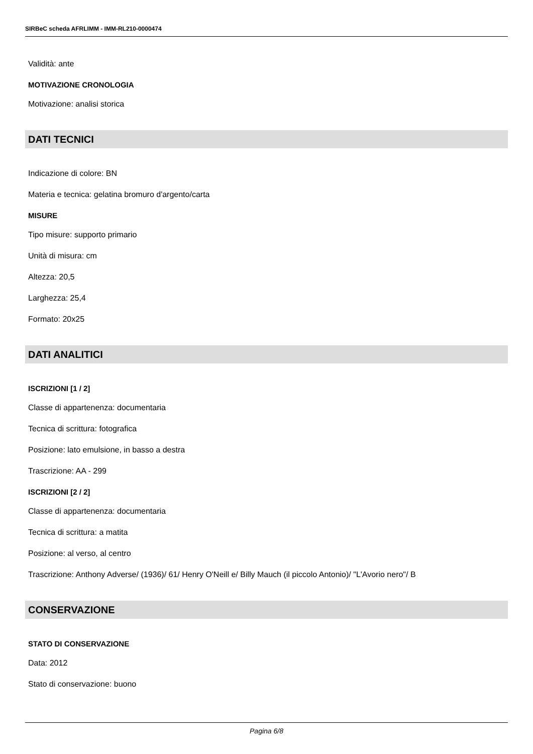SIRBeC scheda AFRLIMM - IMM-RL210-0000474
Validità: ante
MOTIVAZIONE CRONOLOGIA
Motivazione: analisi storica
DATI TECNICI
Indicazione di colore: BN
Materia e tecnica: gelatina bromuro d'argento/carta
MISURE
Tipo misure: supporto primario
Unità di misura: cm
Altezza: 20,5
Larghezza: 25,4
Formato: 20x25
DATI ANALITICI
ISCRIZIONI [1 / 2]
Classe di appartenenza: documentaria
Tecnica di scrittura: fotografica
Posizione: lato emulsione, in basso a destra
Trascrizione: AA - 299
ISCRIZIONI [2 / 2]
Classe di appartenenza: documentaria
Tecnica di scrittura: a matita
Posizione: al verso, al centro
Trascrizione: Anthony Adverse/ (1936)/ 61/ Henry O'Neill e/ Billy Mauch (il piccolo Antonio)/ "L'Avorio nero"/ B
CONSERVAZIONE
STATO DI CONSERVAZIONE
Data: 2012
Stato di conservazione: buono
Pagina 6/8